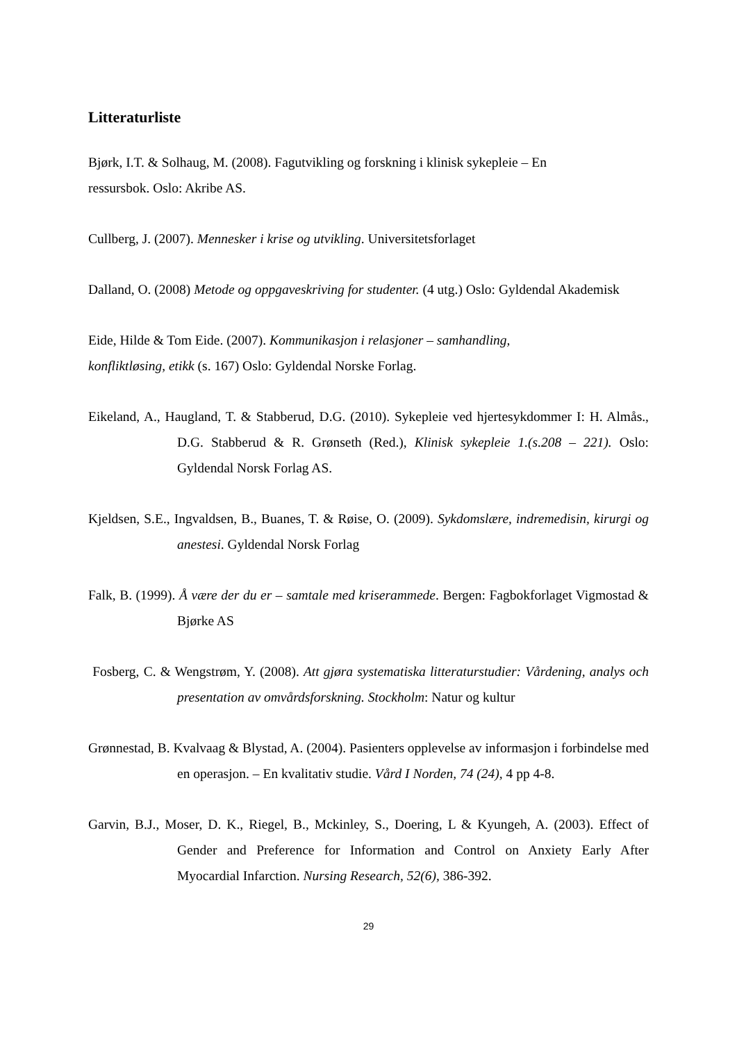Litteraturliste
Bjørk, I.T. & Solhaug, M. (2008). Fagutvikling og forskning i klinisk sykepleie – En
ressursbok. Oslo: Akribe AS.
Cullberg, J. (2007). Mennesker i krise og utvikling. Universitetsforlaget
Dalland, O. (2008) Metode og oppgaveskriving for studenter. (4 utg.) Oslo: Gyldendal Akademisk
Eide, Hilde & Tom Eide. (2007). Kommunikasjon i relasjoner – samhandling,
konfliktløsing, etikk (s. 167) Oslo: Gyldendal Norske Forlag.
Eikeland, A., Haugland, T. & Stabberud, D.G. (2010). Sykepleie ved hjertesykdommer I: H. Almås., D.G. Stabberud & R. Grønseth (Red.), Klinisk sykepleie 1.(s.208 – 221). Oslo: Gyldendal Norsk Forlag AS.
Kjeldsen, S.E., Ingvaldsen, B., Buanes, T. & Røise, O. (2009). Sykdomslære, indremedisin, kirurgi og anestesi. Gyldendal Norsk Forlag
Falk, B. (1999). Å være der du er – samtale med kriserammede. Bergen: Fagbokforlaget Vigmostad & Bjørke AS
Fosberg, C. & Wengstrøm, Y. (2008). Att gjøra systematiska litteraturstudier: Vårdening, analys och presentation av omvårdsforskning. Stockholm: Natur og kultur
Grønnestad, B. Kvalvaag & Blystad, A. (2004). Pasienters opplevelse av informasjon i forbindelse med en operasjon. – En kvalitativ studie. Vård I Norden, 74 (24), 4 pp 4-8.
Garvin, B.J., Moser, D. K., Riegel, B., Mckinley, S., Doering, L & Kyungeh, A. (2003). Effect of Gender and Preference for Information and Control on Anxiety Early After Myocardial Infarction. Nursing Research, 52(6), 386-392.
29